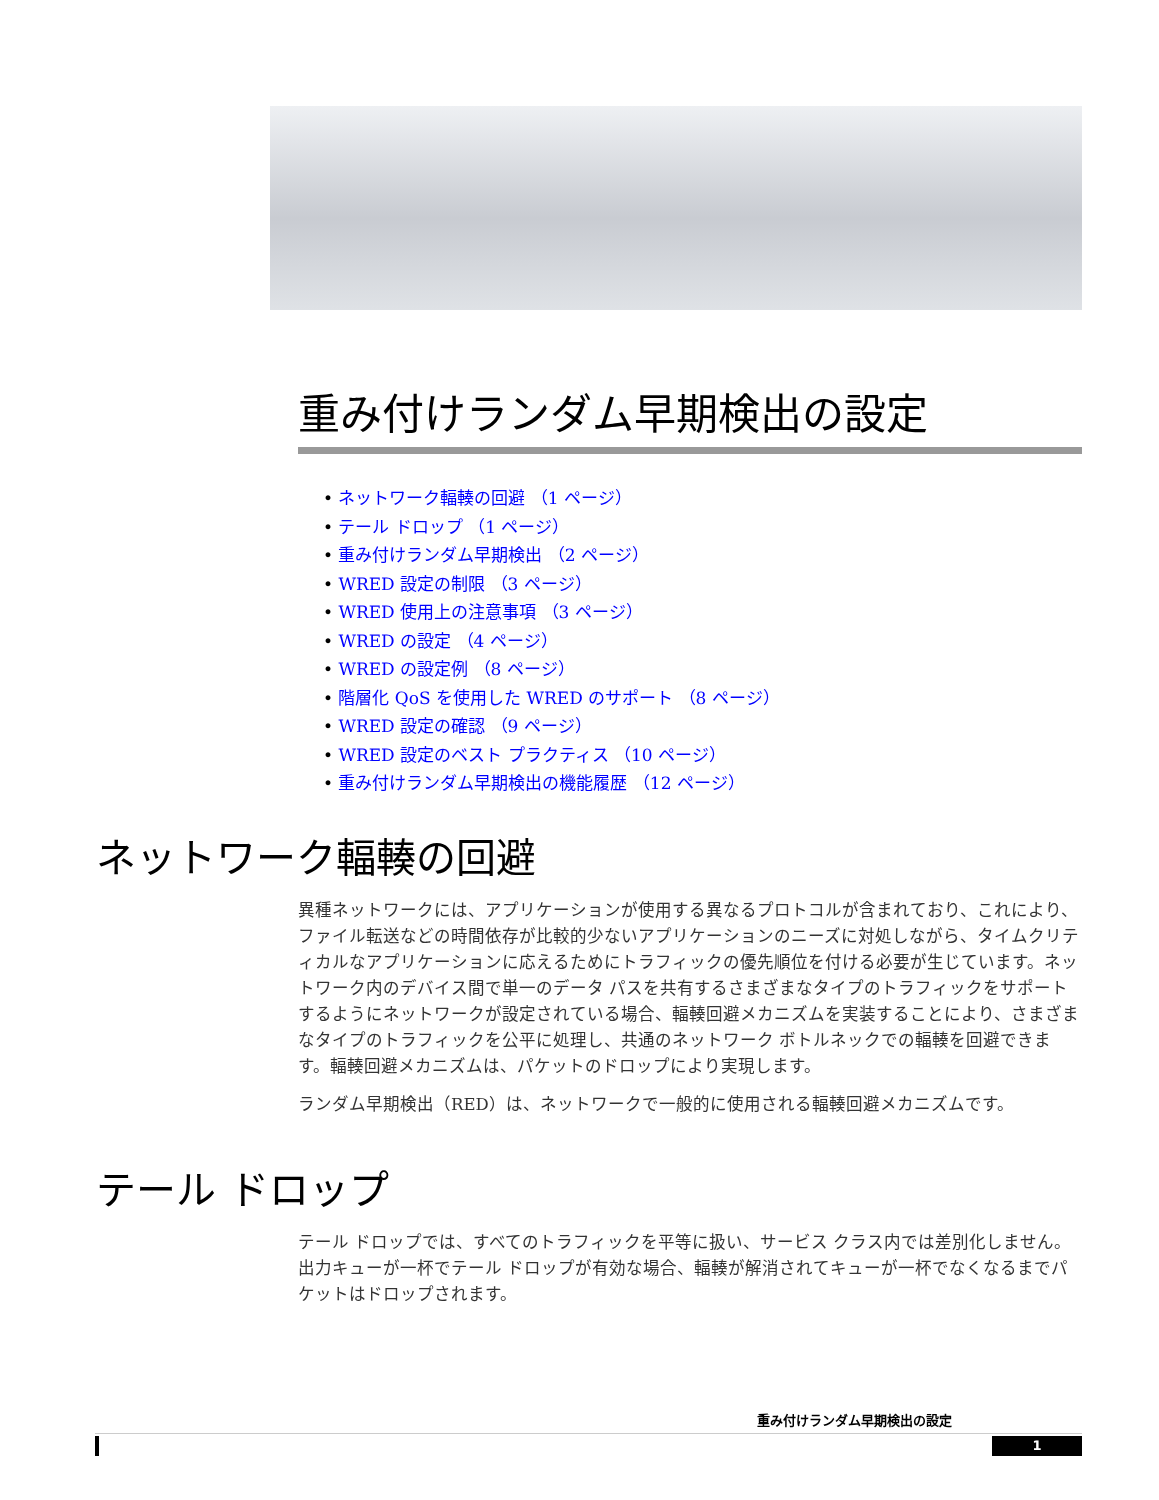重み付けランダム早期検出の設定
• ネットワーク輻輳の回避 （1 ページ）
• テール ドロップ （1 ページ）
• 重み付けランダム早期検出 （2 ページ）
• WRED 設定の制限 （3 ページ）
• WRED 使用上の注意事項 （3 ページ）
• WRED の設定 （4 ページ）
• WRED の設定例 （8 ページ）
• 階層化 QoS を使用した WRED のサポート （8 ページ）
• WRED 設定の確認 （9 ページ）
• WRED 設定のベスト プラクティス （10 ページ）
• 重み付けランダム早期検出の機能履歴 （12 ページ）
ネットワーク輻輳の回避
異種ネットワークには、アプリケーションが使用する異なるプロトコルが含まれており、これにより、ファイル転送などの時間依存が比較的少ないアプリケーションのニーズに対処しながら、タイムクリティカルなアプリケーションに応えるためにトラフィックの優先順位を付ける必要が生じています。ネットワーク内のデバイス間で単一のデータ パスを共有するさまざまなタイプのトラフィックをサポートするようにネットワークが設定されている場合、輻輳回避メカニズムを実装することにより、さまざまなタイプのトラフィックを公平に処理し、共通のネットワーク ボトルネックでの輻輳を回避できます。輻輳回避メカニズムは、パケットのドロップにより実現します。
ランダム早期検出（RED）は、ネットワークで一般的に使用される輻輳回避メカニズムです。
テール ドロップ
テール ドロップでは、すべてのトラフィックを平等に扱い、サービス クラス内では差別化しません。出力キューが一杯でテール ドロップが有効な場合、輻輳が解消されてキューが一杯でなくなるまでパケットはドロップされます。
重み付けランダム早期検出の設定
1